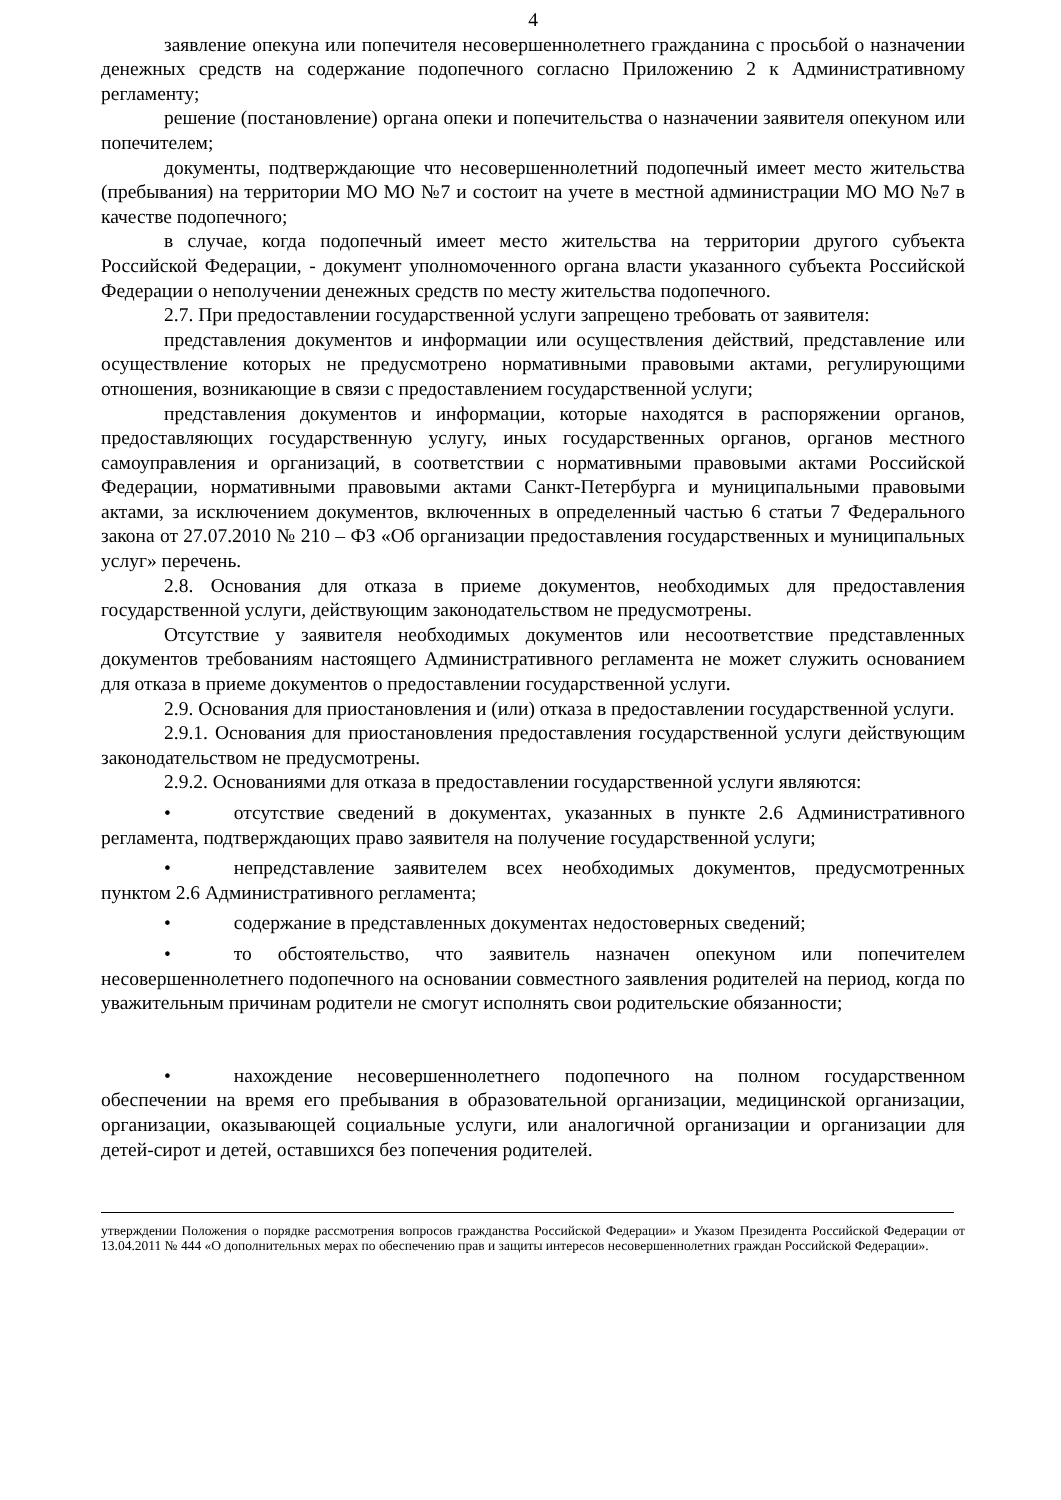4
заявление опекуна или попечителя несовершеннолетнего гражданина с просьбой о назначении денежных средств на содержание подопечного согласно Приложению 2 к Административному регламенту;
решение (постановление) органа опеки и попечительства о назначении заявителя опекуном или попечителем;
документы, подтверждающие что несовершеннолетний подопечный имеет место жительства (пребывания) на территории МО МО №7 и состоит на учете в местной администрации МО МО №7 в качестве подопечного;
в случае, когда подопечный имеет место жительства на территории другого субъекта Российской Федерации, - документ уполномоченного органа власти указанного субъекта Российской Федерации о неполучении денежных средств по месту жительства подопечного.
2.7. При предоставлении государственной услуги запрещено требовать от заявителя:
представления документов и информации или осуществления действий, представление или осуществление которых не предусмотрено нормативными правовыми актами, регулирующими отношения, возникающие в связи с предоставлением государственной услуги;
представления документов и информации, которые находятся в распоряжении органов, предоставляющих государственную услугу, иных государственных органов, органов местного самоуправления и организаций, в соответствии с нормативными правовыми актами Российской Федерации, нормативными правовыми актами Санкт-Петербурга и муниципальными правовыми актами, за исключением документов, включенных в определенный частью 6 статьи 7 Федерального закона от 27.07.2010 № 210 – ФЗ «Об организации предоставления государственных и муниципальных услуг» перечень.
2.8. Основания для отказа в приеме документов, необходимых для предоставления государственной услуги, действующим законодательством не предусмотрены.
Отсутствие у заявителя необходимых документов или несоответствие представленных документов требованиям настоящего Административного регламента не может служить основанием для отказа в приеме документов о предоставлении государственной услуги.
2.9. Основания для приостановления и (или) отказа в предоставлении государственной услуги.
2.9.1. Основания для приостановления предоставления государственной услуги действующим законодательством не предусмотрены.
2.9.2. Основаниями для отказа в предоставлении государственной услуги являются:
• отсутствие сведений в документах, указанных в пункте 2.6 Административного регламента, подтверждающих право заявителя на получение государственной услуги;
• непредставление заявителем всех необходимых документов, предусмотренных пунктом 2.6 Административного регламента;
• содержание в представленных документах недостоверных сведений;
• то обстоятельство, что заявитель назначен опекуном или попечителем несовершеннолетнего подопечного на основании совместного заявления родителей на период, когда по уважительным причинам родители не смогут исполнять свои родительские обязанности;
• нахождение несовершеннолетнего подопечного на полном государственном обеспечении на время его пребывания в образовательной организации, медицинской организации, организации, оказывающей социальные услуги, или аналогичной организации и организации для детей-сирот и детей, оставшихся без попечения родителей.
утверждении Положения о порядке рассмотрения вопросов гражданства Российской Федерации» и Указом Президента Российской Федерации от 13.04.2011 № 444 «О дополнительных мерах по обеспечению прав и защиты интересов несовершеннолетних граждан Российской Федерации».